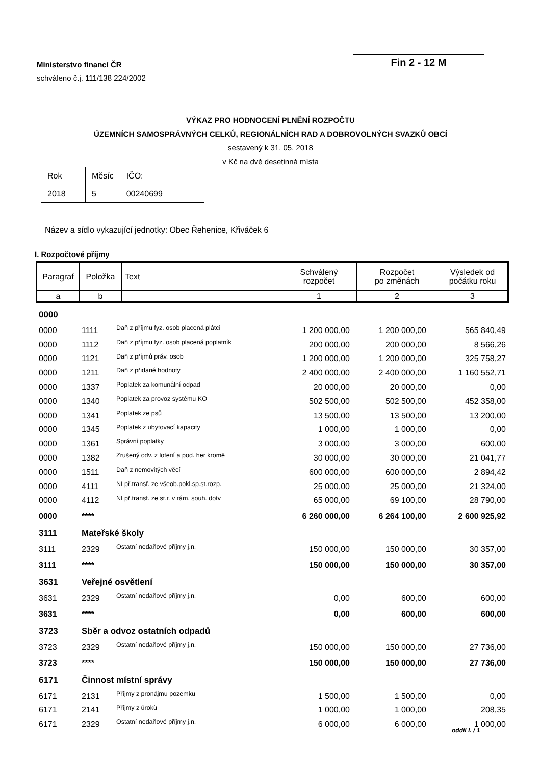Ministerstvo financí ČR
schváleno č.j. 111/138 224/2002
Fin 2 - 12 M
VÝKAZ PRO HODNOCENÍ PLNĚNÍ ROZPOČTU
ÚZEMNÍCH SAMOSPRÁVNÝCH CELKŮ, REGIONÁLNÍCH RAD A DOBROVOLNÝCH SVAZKŮ OBCÍ
sestavený k 31. 05. 2018
v Kč na dvě desetinná místa
| Rok | Měsíc | IČO: |
| 2018 | 5 | 00240699 |
Název a sídlo vykazující jednotky: Obec Řehenice, Křiváček 6
I. Rozpočtové příjmy
| Paragraf | Položka | Text | Schválený rozpočet | Rozpočet po změnách | Výsledek od počátku roku |
| --- | --- | --- | --- | --- | --- |
| a | b | | 1 | 2 | 3 |
| 0000 | | | | | |
| 0000 | 1111 | Daň z příjmů fyz. osob placená plátci | 1 200 000,00 | 1 200 000,00 | 565 840,49 |
| 0000 | 1112 | Daň z příjmu fyz. osob placená poplatník | 200 000,00 | 200 000,00 | 8 566,26 |
| 0000 | 1121 | Daň z příjmů práv. osob | 1 200 000,00 | 1 200 000,00 | 325 758,27 |
| 0000 | 1211 | Daň z přidané hodnoty | 2 400 000,00 | 2 400 000,00 | 1 160 552,71 |
| 0000 | 1337 | Poplatek za komunální odpad | 20 000,00 | 20 000,00 | 0,00 |
| 0000 | 1340 | Poplatek za provoz systému KO | 502 500,00 | 502 500,00 | 452 358,00 |
| 0000 | 1341 | Poplatek ze psů | 13 500,00 | 13 500,00 | 13 200,00 |
| 0000 | 1345 | Poplatek z ubytovací kapacity | 1 000,00 | 1 000,00 | 0,00 |
| 0000 | 1361 | Správní poplatky | 3 000,00 | 3 000,00 | 600,00 |
| 0000 | 1382 | Zrušený odv. z loterií a pod. her kromě | 30 000,00 | 30 000,00 | 21 041,77 |
| 0000 | 1511 | Daň z nemovitých věcí | 600 000,00 | 600 000,00 | 2 894,42 |
| 0000 | 4111 | NI př.transf. ze všeob.pokl.sp.st.rozp. | 25 000,00 | 25 000,00 | 21 324,00 |
| 0000 | 4112 | NI př.transf. ze st.r. v rám. souh. dotv | 65 000,00 | 69 100,00 | 28 790,00 |
| 0000 | **** | | 6 260 000,00 | 6 264 100,00 | 2 600 925,92 |
| 3111 | Mateřské školy | | | | |
| 3111 | 2329 | Ostatní nedaňové příjmy j.n. | 150 000,00 | 150 000,00 | 30 357,00 |
| 3111 | **** | | 150 000,00 | 150 000,00 | 30 357,00 |
| 3631 | Veřejné osvětlení | | | | |
| 3631 | 2329 | Ostatní nedaňové příjmy j.n. | 0,00 | 600,00 | 600,00 |
| 3631 | **** | | 0,00 | 600,00 | 600,00 |
| 3723 | Sběr a odvoz ostatních odpadů | | | | |
| 3723 | 2329 | Ostatní nedaňové příjmy j.n. | 150 000,00 | 150 000,00 | 27 736,00 |
| 3723 | **** | | 150 000,00 | 150 000,00 | 27 736,00 |
| 6171 | Činnost místní správy | | | | |
| 6171 | 2131 | Příjmy z pronájmu pozemků | 1 500,00 | 1 500,00 | 0,00 |
| 6171 | 2141 | Příjmy z úroků | 1 000,00 | 1 000,00 | 208,35 |
| 6171 | 2329 | Ostatní nedaňové příjmy j.n. | 6 000,00 | 6 000,00 | 1 000,00 |
oddíl I. / 1